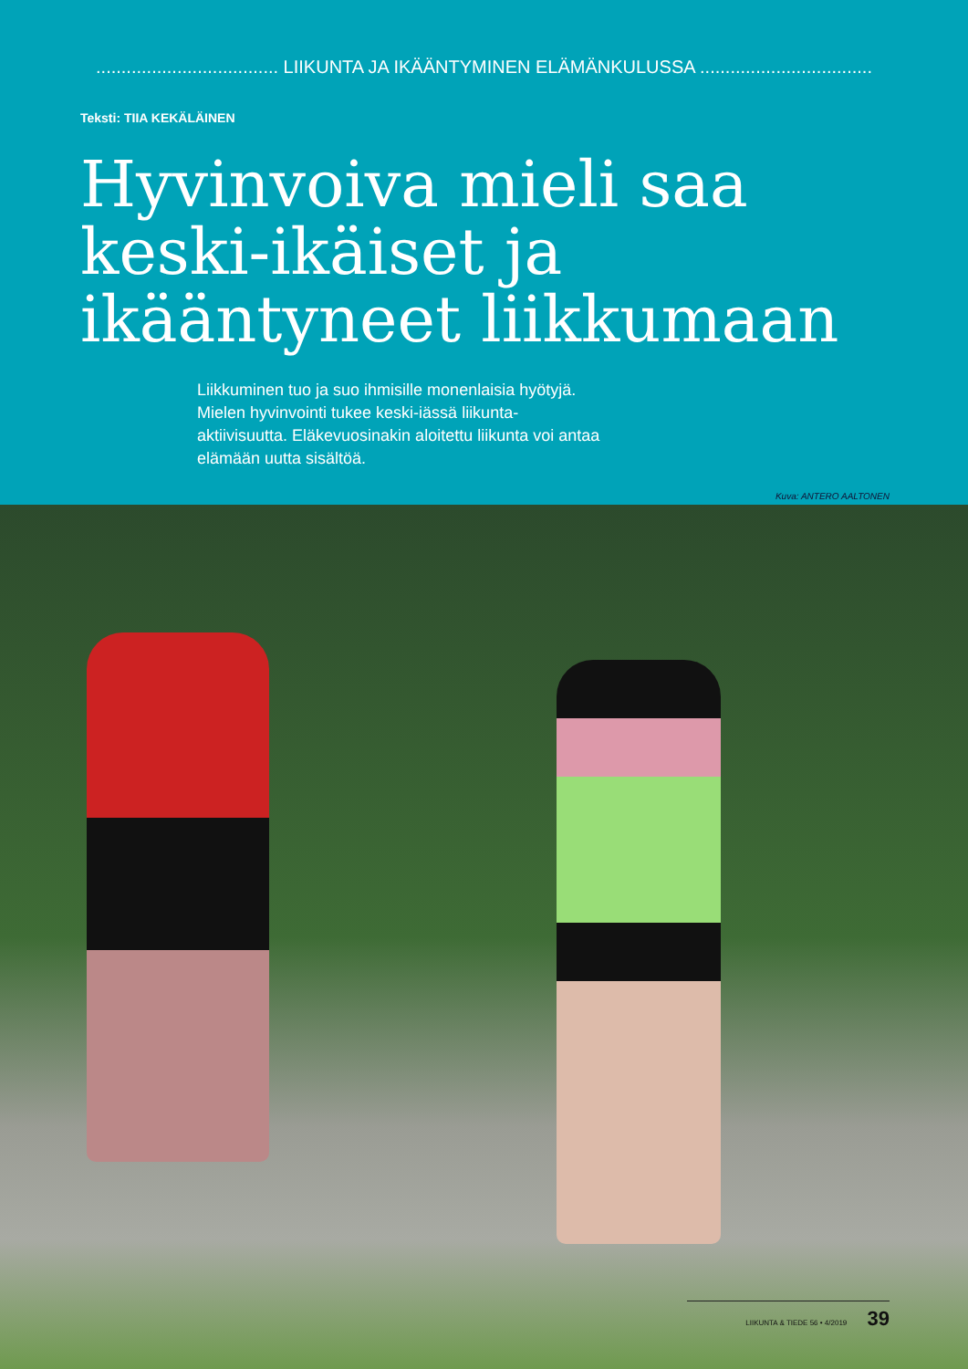.................................... LIIKUNTA JA IKÄÄNTYMINEN ELÄMÄNKULUSSA ..................................
Teksti: TIIA KEKÄLÄINEN
Hyvinvoiva mieli saa keski-ikäiset ja ikääntyneet liikkumaan
Liikkuminen tuo ja suo ihmisille monenlaisia hyötyjä. Mielen hyvinvointi tukee keski-iässä liikunta-aktiivisuutta. Eläkevuosinakin aloitettu liikunta voi antaa elämään uutta sisältöä.
Kuva: ANTERO AALTONEN
LIIKUNTA & TIEDE 56 • 4/2019 39